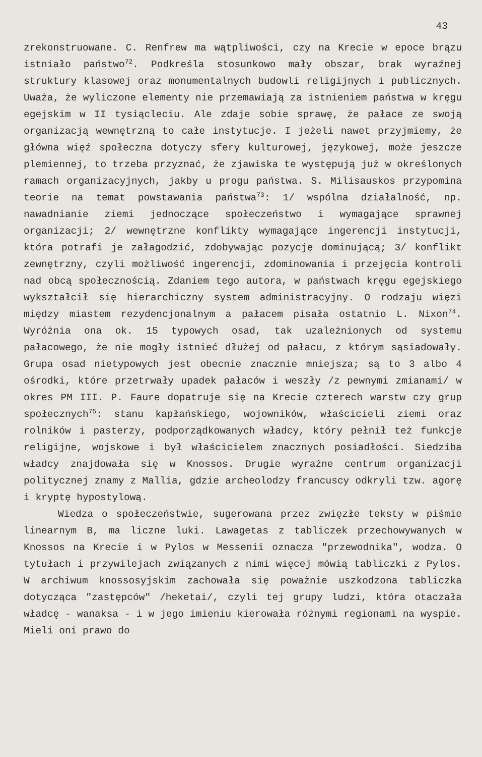43
zrekonstruowane. C. Renfrew ma wątpliwości, czy na Krecie w epoce brązu istniało państwo<sup>72</sup>. Podkreśla stosunkowo mały obszar, brak wyraźnej struktury klasowej oraz monumentalnych budowli religijnych i publicznych. Uważa, że wyliczone elementy nie przemawiają za istnieniem państwa w kręgu egejskim w II tysiącleciu. Ale zdaje sobie sprawę, że pałace ze swoją organizacją wewnętrzną to całe instytucje. I jeżeli nawet przyjmiemy, że główna więź społeczna dotyczy sfery kulturowej, językowej, może jeszcze plemiennej, to trzeba przyznać, że zjawiska te występują już w określonych ramach organizacyjnych, jakby u progu państwa. S. Milisauskos przypomina teorie na temat powstawania państwa<sup>73</sup>: 1/ wspólna działalność, np. nawadnianie ziemi jednoczące społeczeństwo i wymagające sprawnej organizacji; 2/ wewnętrzne konflikty wymagające ingerencji instytucji, która potrafi je załagodzić, zdobywając pozycję dominującą; 3/ konflikt zewnętrzny, czyli możliwość ingerencji, zdominowania i przejęcia kontroli nad obcą społecznością. Zdaniem tego autora, w państwach kręgu egejskiego wykształcił się hierarchiczny system administracyjny. O rodzaju więzi między miastem rezydencjonalnym a pałacem pisała ostatnio L. Nixon<sup>74</sup>. Wyróżnia ona ok. 15 typowych osad, tak uzależnionych od systemu pałacowego, że nie mogły istnieć dłużej od pałacu, z którym sąsiadowały. Grupa osad nietypowych jest obecnie znacznie mniejsza; są to 3 albo 4 ośrodki, które przetrwały upadek pałaców i weszły /z pewnymi zmianami/ w okres PM III. P. Faure dopatruje się na Krecie czterech warstw czy grup społecznych<sup>75</sup>: stanu kapłańskiego, wojowników, właścicieli ziemi oraz rolników i pasterzy, podporządkowanych władcy, który pełnił też funkcje religijne, wojskowe i był właścicielem znacznych posiadłości. Siedziba władcy znajdowała się w Knossos. Drugie wyraźne centrum organizacji politycznej znamy z Mallia, gdzie archeolodzy francuscy odkryli tzw. agorę i kryptę hypostylową.
Wiedza o społeczeństwie, sugerowana przez zwięzłe teksty w piśmie linearnym B, ma liczne luki. Lawagetas z tabliczek przechowywanych w Knossos na Krecie i w Pylos w Messenii oznacza "przewodnika", wodza. O tytułach i przywilejach związanych z nimi więcej mówią tabliczki z Pylos. W archiwum knossosyjskim zachowała się poważnie uszkodzona tabliczka dotycząca "zastępców" /heketai/, czyli tej grupy ludzi, która otaczała władcę - wanaksa - i w jego imieniu kierowała różnymi regionami na wyspie. Mieli oni prawo do